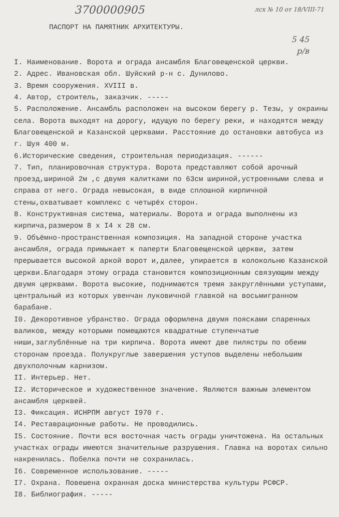3700000905 лсх № 10 от 18/VIII-71
ПАСПОРТ НА ПАМЯТНИК АРХИТЕКТУРЫ.
5 45
р/в
I. Наименование. Ворота и ограда ансамбля Благовещенской церкви.
2. Адрес. Ивановская обл. Шуйский р-н с. Дунилово.
3. Время сооружения. XVIII в.
4. Автор, строитель, заказчик. -----
5. Расположение. Ансамбль расположен на высоком берегу р. Тезы, у окраины села. Ворота выходят на дорогу, идущую по берегу реки, и находятся между Благовещенской и Казанской церквами. Расстояние до остановки автобуса из г. Шуя 400 м.
6.Исторические сведения, строительная периодизация. ------
7. Тип, планировочная структура. Ворота представляют собой арочный проезд,шириной 2м ,с двумя калитками по 63см шириной,устроенными слева и справа от него. Ограда невысокая, в виде сплошной кирпичной стены,охватывает комплекс с четырёх сторон.
8. Конструктивная система, материалы. Ворота и ограда выполнены из кирпича,размером 8 x I4 x 28 см.
9. Объёмно-пространственная композиция. На западной стороне участка ансамбля, ограда примыкает к паперти Благовещенской церкви, затем прерывается высокой аркой ворот и,далее, упирается в колокольню Казанской церкви.Благодаря этому ограда становится композиционным связующим между двумя церквами. Ворота высокие, поднимаются тремя закруглёнными уступами, центральный из которых увенчан луковичной главкой на восьмигранном барабане.
I0. Декоротивное убранство. Ограда оформлена двумя поясками спаренных валиков, между которыми помещаются квадратные ступенчатые ниши,заглублённые на три кирпича. Ворота имеют две пилястры по обеим сторонам проезда. Полукруглые завершения уступов выделены небольшим двухполочным карнизом.
II. Интерьер. Нет.
I2. Историческое и художественное значение. Являются важным элементом ансамбля церквей.
I3. Фиксация. ИСНРПМ август I970 г.
I4. Реставрационные работы. Не проводились.
I5. Состояние. Почти вся восточная часть ограды уничтожена. На остальных участках ограды имеются значительные разрушения. Главка на воротах сильно накренилась. Побелка почти не сохранилась.
I6. Современное использование. -----
I7. Охрана. Повешена охранная доска министерства культуры РСФСР.
I8. Библиография. -----